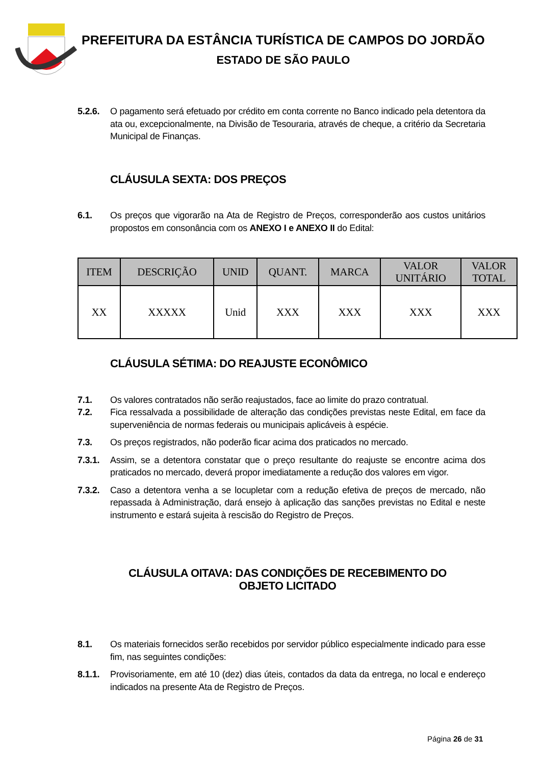PREFEITURA DA ESTÂNCIA TURÍSTICA DE CAMPOS DO JORDÃO
ESTADO DE SÃO PAULO
5.2.6. O pagamento será efetuado por crédito em conta corrente no Banco indicado pela detentora da ata ou, excepcionalmente, na Divisão de Tesouraria, através de cheque, a critério da Secretaria Municipal de Finanças.
CLÁUSULA SEXTA: DOS PREÇOS
6.1. Os preços que vigorarão na Ata de Registro de Preços, corresponderão aos custos unitários propostos em consonância com os ANEXO I e ANEXO II do Edital:
| ITEM | DESCRIÇÃO | UNID | QUANT. | MARCA | VALOR UNITÁRIO | VALOR TOTAL |
| --- | --- | --- | --- | --- | --- | --- |
| XX | XXXXX | Unid | XXX | XXX | XXX | XXX |
CLÁUSULA SÉTIMA: DO REAJUSTE ECONÔMICO
7.1. Os valores contratados não serão reajustados, face ao limite do prazo contratual.
7.2. Fica ressalvada a possibilidade de alteração das condições previstas neste Edital, em face da superveniência de normas federais ou municipais aplicáveis à espécie.
7.3. Os preços registrados, não poderão ficar acima dos praticados no mercado.
7.3.1. Assim, se a detentora constatar que o preço resultante do reajuste se encontre acima dos praticados no mercado, deverá propor imediatamente a redução dos valores em vigor.
7.3.2. Caso a detentora venha a se locupletar com a redução efetiva de preços de mercado, não repassada à Administração, dará ensejo à aplicação das sanções previstas no Edital e neste instrumento e estará sujeita à rescisão do Registro de Preços.
CLÁUSULA OITAVA: DAS CONDIÇÕES DE RECEBIMENTO DO OBJETO LICITADO
8.1. Os materiais fornecidos serão recebidos por servidor público especialmente indicado para esse fim, nas seguintes condições:
8.1.1. Provisoriamente, em até 10 (dez) dias úteis, contados da data da entrega, no local e endereço indicados na presente Ata de Registro de Preços.
Página 26 de 31